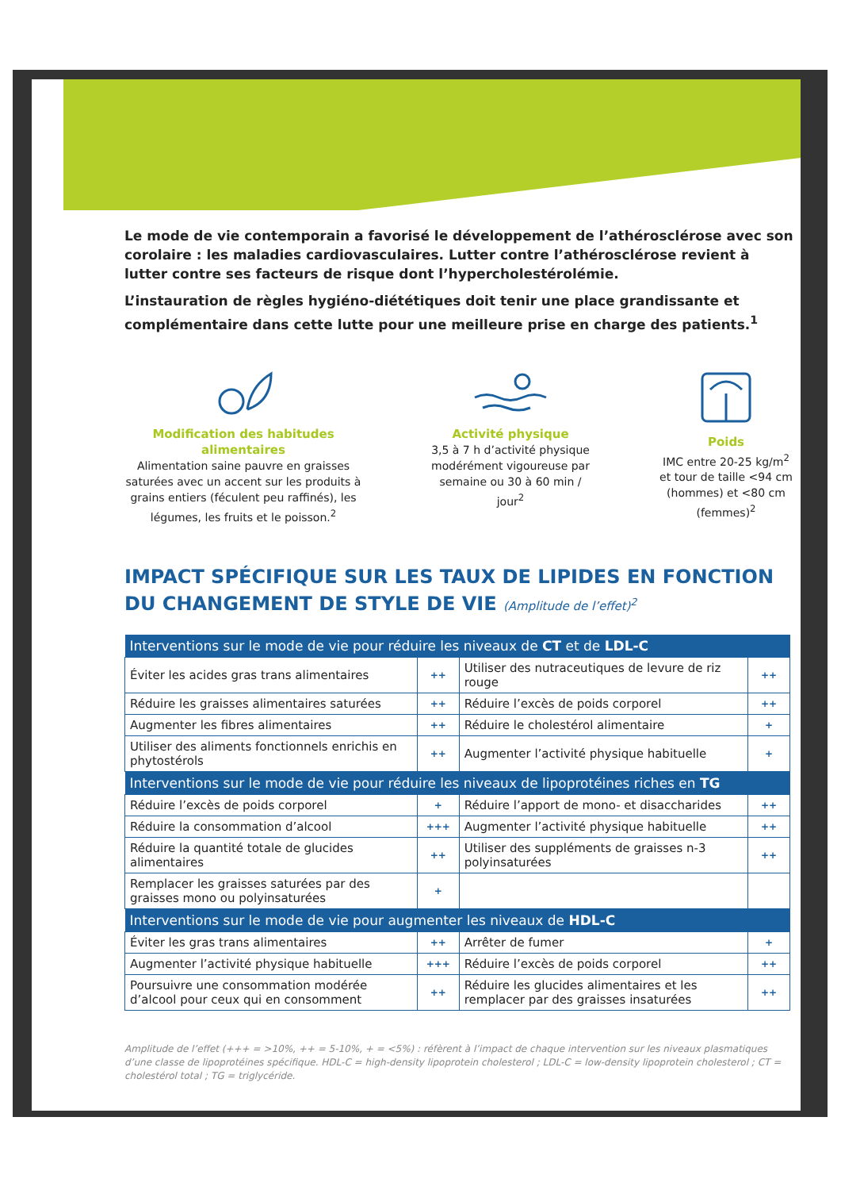Le mode de vie contemporain a favorisé le développement de l’athérosclérose avec son corolaire : les maladies cardiovasculaires. Lutter contre l’athérosclérose revient à lutter contre ses facteurs de risque dont l’hypercholestérolémie.
L’instauration de règles hygiéno-diététiques doit tenir une place grandissante et complémentaire dans cette lutte pour une meilleure prise en charge des patients.<sup>1</sup>
Modification des habitudes alimentaires
Alimentation saine pauvre en graisses saturées avec un accent sur les produits à grains entiers (féculent peu raffinés), les légumes, les fruits et le poisson.<sup>2</sup>
Activité physique
3,5 à 7 h d’activité physique modérément vigoureuse par semaine ou 30 à 60 min / jour<sup>2</sup>
Poids
IMC entre 20-25 kg/m<sup>2</sup> et tour de taille <94 cm (hommes) et <80 cm (femmes)<sup>2</sup>
IMPACT SPÉCIFIQUE SUR LES TAUX DE LIPIDES EN FONCTION DU CHANGEMENT DE STYLE DE VIE (Amplitude de l’effet)<sup>2</sup>
| Interventions sur le mode de vie pour réduire les niveaux de CT et de LDL-C | | | |
| --- | --- | --- | --- |
| Éviter les acides gras trans alimentaires | ++ | Utiliser des nutraceutiques de levure de riz rouge | ++ |
| Réduire les graisses alimentaires saturées | ++ | Réduire l’excès de poids corporel | ++ |
| Augmenter les fibres alimentaires | ++ | Réduire le cholestérol alimentaire | + |
| Utiliser des aliments fonctionnels enrichis en phytostérols | ++ | Augmenter l’activité physique habituelle | + |
| Interventions sur le mode de vie pour réduire les niveaux de lipoprotéines riches en TG | | | |
| Réduire l’excès de poids corporel | + | Réduire l’apport de mono- et disaccharides | ++ |
| Réduire la consommation d’alcool | +++ | Augmenter l’activité physique habituelle | ++ |
| Réduire la quantité totale de glucides alimentaires | ++ | Utiliser des suppléments de graisses n-3 polyinsaturées | ++ |
| Remplacer les graisses saturées par des graisses mono ou polyinsaturées | + | | |
| Interventions sur le mode de vie pour augmenter les niveaux de HDL-C | | | |
| Éviter les gras trans alimentaires | ++ | Arrêter de fumer | + |
| Augmenter l’activité physique habituelle | +++ | Réduire l’excès de poids corporel | ++ |
| Poursuivre une consommation modérée d’alcool pour ceux qui en consomment | ++ | Réduire les glucides alimentaires et les remplacer par des graisses insaturées | ++ |
Amplitude de l’effet (+++ = >10%, ++ = 5-10%, + = <5%) : réfèrent à l’impact de chaque intervention sur les niveaux plasmatiques d’une classe de lipoprotéines spécifique. HDL-C = high-density lipoprotein cholesterol ; LDL-C = low-density lipoprotein cholesterol ; CT = cholestérol total ; TG = triglycéride.